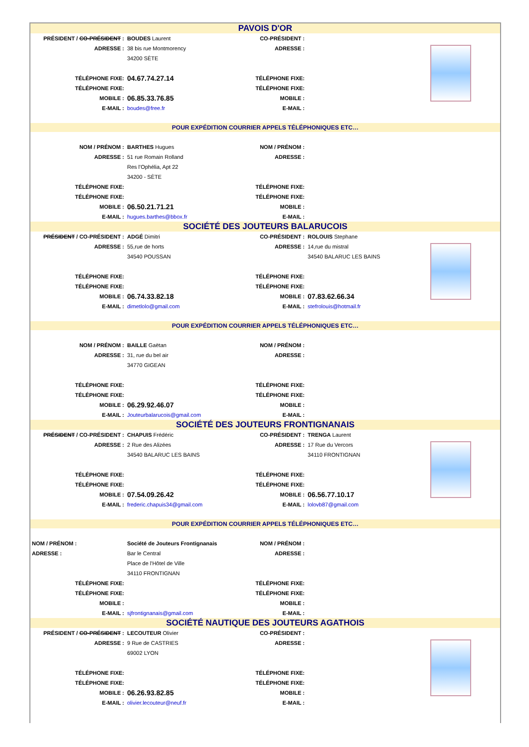| PAVOIS D'OR | | | | |
| PRÉSIDENT / CO-PRÉSIDENT : | BOUDES Laurent | CO-PRÉSIDENT : | | |
| ADRESSE : | 38 bis rue Montmorency | ADRESSE : | | |
| | 34200 SÈTE | | | |
| TÉLÉPHONE FIXE: | 04.67.74.27.14 | TÉLÉPHONE FIXE: | | |
| TÉLÉPHONE FIXE: | | TÉLÉPHONE FIXE: | | |
| MOBILE : | 06.85.33.76.85 | MOBILE : | | |
| E-MAIL : | boudes@free.fr | E-MAIL : | | |
| POUR EXPÉDITION COURRIER APPELS TÉLÉPHONIQUES ETC… | | | | |
| NOM / PRÉNOM : | BARTHES Hugues | NOM / PRÉNOM : | | |
| ADRESSE : | 51 rue Romain Rolland | ADRESSE : | | |
| | Res l'Ophélia, Apt 22 | | | |
| | 34200 - SÈTE | | | |
| TÉLÉPHONE FIXE: | | TÉLÉPHONE FIXE: | | |
| TÉLÉPHONE FIXE: | | TÉLÉPHONE FIXE: | | |
| MOBILE : | 06.50.21.71.21 | MOBILE : | | |
| E-MAIL : | hugues.barthes@bbox.fr | E-MAIL : | | |
| SOCIÉTÉ DES JOUTEURS BALARUCOIS | | | | |
| PRÉSIDENT / CO-PRÉSIDENT : | ADGÉ Dimitri | CO-PRÉSIDENT : | ROLOUIS Stephane | |
| ADRESSE : | 55,rue de horts | ADRESSE : | 14,rue du mistral | |
| | 34540 POUSSAN | | 34540 BALARUC LES BAINS | |
| TÉLÉPHONE FIXE: | | TÉLÉPHONE FIXE: | | |
| TÉLÉPHONE FIXE: | | TÉLÉPHONE FIXE: | | |
| MOBILE : | 06.74.33.82.18 | MOBILE : | 07.83.62.66.34 | |
| E-MAIL : | dimetlolo@gmail.com | E-MAIL : | stefrolouis@hotmail.fr | |
| POUR EXPÉDITION COURRIER APPELS TÉLÉPHONIQUES ETC… | | | | |
| NOM / PRÉNOM : | BAILLE Gaëtan | NOM / PRÉNOM : | | |
| ADRESSE : | 31, rue du bel air | ADRESSE : | | |
| | 34770 GIGEAN | | | |
| TÉLÉPHONE FIXE: | | TÉLÉPHONE FIXE: | | |
| TÉLÉPHONE FIXE: | | TÉLÉPHONE FIXE: | | |
| MOBILE : | 06.29.92.46.07 | MOBILE : | | |
| E-MAIL : | Jouteurbalarucois@gmail.com | E-MAIL : | | |
| SOCIÉTÉ DES JOUTEURS FRONTIGNANAIS | | | | |
| PRÉSIDENT / CO-PRÉSIDENT : | CHAPUIS Frédéric | CO-PRÉSIDENT : | TRENGA Laurent | |
| ADRESSE : | 2 Rue des Alizées | ADRESSE : | 17 Rue du Vercors | |
| | 34540 BALARUC LES BAINS | | 34110 FRONTIGNAN | |
| TÉLÉPHONE FIXE: | | TÉLÉPHONE FIXE: | | |
| TÉLÉPHONE FIXE: | | TÉLÉPHONE FIXE: | | |
| MOBILE : | 07.54.09.26.42 | MOBILE : | 06.56.77.10.17 | |
| E-MAIL : | frederic.chapuis34@gmail.com | E-MAIL : | lolovb87@gmail.com | |
| POUR EXPÉDITION COURRIER APPELS TÉLÉPHONIQUES ETC… | | | | |
| NOM / PRÉNOM : | Société de Jouteurs Frontignanais | NOM / PRÉNOM : | | |
| ADRESSE : | Bar le Central | ADRESSE : | | |
| | Place de l'Hôtel de Ville | | | |
| | 34110 FRONTIGNAN | | | |
| TÉLÉPHONE FIXE: | | TÉLÉPHONE FIXE: | | |
| TÉLÉPHONE FIXE: | | TÉLÉPHONE FIXE: | | |
| MOBILE : | | MOBILE : | | |
| E-MAIL : | sjfrontignanais@gmail.com | E-MAIL : | | |
| SOCIÉTÉ NAUTIQUE DES JOUTEURS AGATHOIS | | | | |
| PRÉSIDENT / CO-PRÉSIDENT : | LECOUTEUR Olivier | CO-PRÉSIDENT : | | |
| ADRESSE : | 9 Rue de CASTRIES | ADRESSE : | | |
| | 69002 LYON | | | |
| TÉLÉPHONE FIXE: | | TÉLÉPHONE FIXE: | | |
| TÉLÉPHONE FIXE: | | TÉLÉPHONE FIXE: | | |
| MOBILE : | 06.26.93.82.85 | MOBILE : | | |
| E-MAIL : | olivier.lecouteur@neuf.fr | E-MAIL : | | |